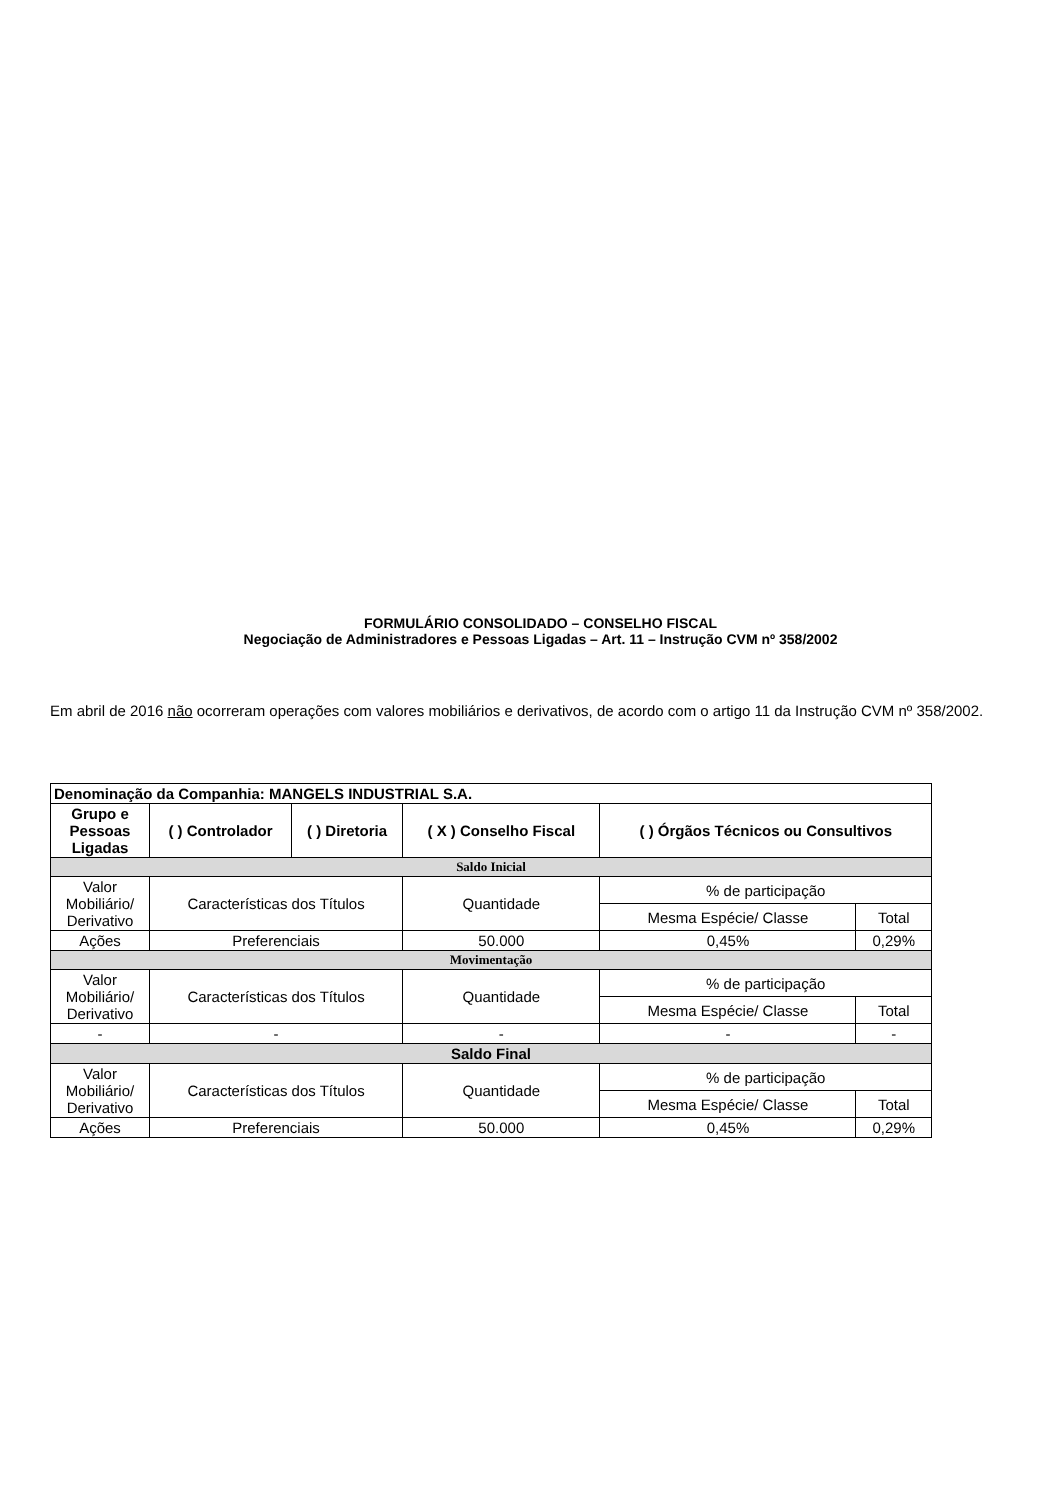FORMULÁRIO CONSOLIDADO – CONSELHO FISCAL
Negociação de Administradores e Pessoas Ligadas – Art. 11 – Instrução CVM nº 358/2002
Em abril de 2016 não ocorreram operações com valores mobiliários e derivativos, de acordo com o artigo 11 da Instrução CVM nº 358/2002.
| Denominação da Companhia: MANGELS INDUSTRIAL S.A. | | | | | |
| --- | --- | --- | --- | --- | --- |
| Grupo e Pessoas Ligadas | ( ) Controlador | ( ) Diretoria | ( X ) Conselho Fiscal | ( ) Órgãos Técnicos ou Consultivos | |
| Saldo Inicial | | | | | |
| Valor Mobiliário/ Derivativo | Características dos Títulos | | Quantidade | % de participação | |
| | | | | Mesma Espécie/ Classe | Total |
| Ações | Preferenciais | | 50.000 | 0,45% | 0,29% |
| Movimentação | | | | | |
| Valor Mobiliário/ Derivativo | Características dos Títulos | | Quantidade | % de participação | |
| | | | | Mesma Espécie/ Classe | Total |
| - | - | | - | - | - |
| Saldo Final | | | | | |
| Valor Mobiliário/ Derivativo | Características dos Títulos | | Quantidade | % de participação | |
| | | | | Mesma Espécie/ Classe | Total |
| Ações | Preferenciais | | 50.000 | 0,45% | 0,29% |